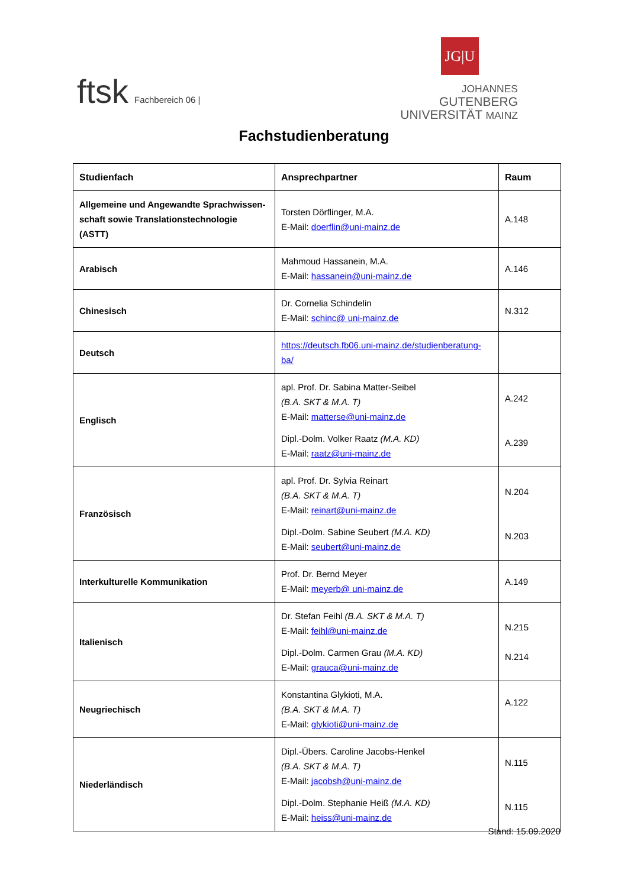ftsk Fachbereich 06 |
JG|U
JOHANNES GUTENBERG
UNIVERSITÄT MAINZ
Fachstudienberatung
| Studienfach | Ansprechpartner | Raum |
| --- | --- | --- |
| Allgemeine und Angewandte Sprachwissen-schaft sowie Translationstechnologie (ASTT) | Torsten Dörflinger, M.A. E-Mail: doerflin@uni-mainz.de | A.148 |
| Arabisch | Mahmoud Hassanein, M.A. E-Mail: hassanein@uni-mainz.de | A.146 |
| Chinesisch | Dr. Cornelia Schindelin E-Mail: schinc@ uni-mainz.de | N.312 |
| Deutsch | https://deutsch.fb06.uni-mainz.de/studienberatung-ba/ | |
| Englisch | apl. Prof. Dr. Sabina Matter-Seibel (B.A. SKT & M.A. T) E-Mail: matterse@uni-mainz.de Dipl.-Dolm. Volker Raatz (M.A. KD) E-Mail: raatz@uni-mainz.de | A.242 A.239 |
| Französisch | apl. Prof. Dr. Sylvia Reinart (B.A. SKT & M.A. T) E-Mail: reinart@uni-mainz.de Dipl.-Dolm. Sabine Seubert (M.A. KD) E-Mail: seubert@uni-mainz.de | N.204 N.203 |
| Interkulturelle Kommunikation | Prof. Dr. Bernd Meyer E-Mail: meyerb@ uni-mainz.de | A.149 |
| Italienisch | Dr. Stefan Feihl (B.A. SKT & M.A. T) E-Mail: feihl@uni-mainz.de Dipl.-Dolm. Carmen Grau (M.A. KD) E-Mail: grauca@uni-mainz.de | N.215 N.214 |
| Neugriechisch | Konstantina Glykioti, M.A. (B.A. SKT & M.A. T) E-Mail: glykioti@uni-mainz.de | A.122 |
| Niederländisch | Dipl.-Übers. Caroline Jacobs-Henkel (B.A. SKT & M.A. T) E-Mail: jacobsh@uni-mainz.de Dipl.-Dolm. Stephanie Heiß (M.A. KD) E-Mail: heiss@uni-mainz.de | N.115 N.115 |
Stand: 15.09.2020